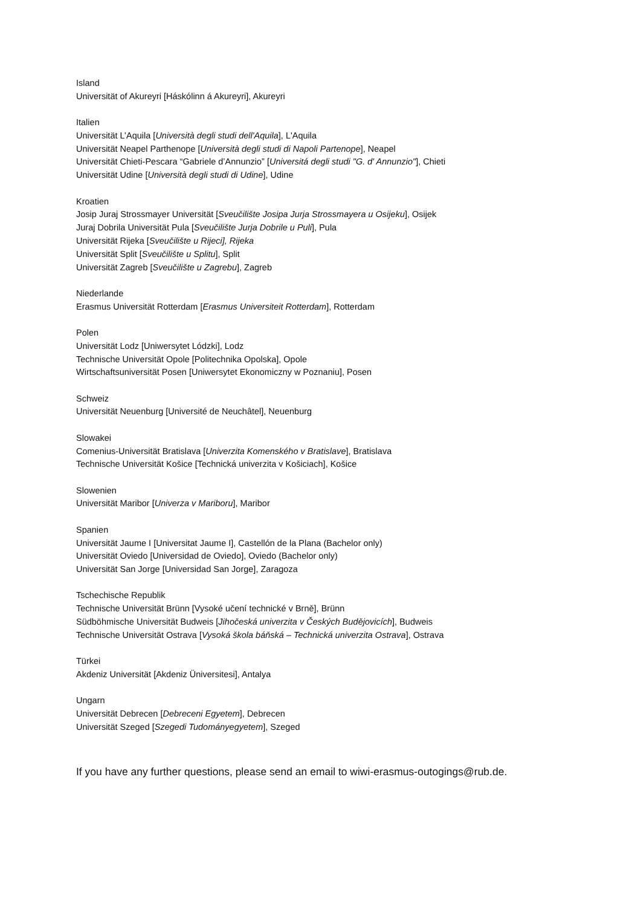Island
Universität of Akureyri [Háskólinn á Akureyri], Akureyri
Italien
Universität L’Aquila [Università degli studi dell'Aquila], L'Aquila
Universität Neapel Parthenope [Università degli studi di Napoli Partenope], Neapel
Universität Chieti-Pescara “Gabriele d’Annunzio” [Universitá degli studi "G. d' Annunzio"], Chieti
Universität Udine [Università degli studi di Udine], Udine
Kroatien
Josip Juraj Strossmayer Universität [Sveučilište Josipa Jurja Strossmayera u Osijeku], Osijek
Juraj Dobrila Universität Pula [Sveučilište Jurja Dobrile u Puli], Pula
Universität Rijeka [Sveučilište u Rijeci], Rijeka
Universität Split [Sveučilište u Splitu], Split
Universität Zagreb [Sveučilište u Zagrebu], Zagreb
Niederlande
Erasmus Universität Rotterdam [Erasmus Universiteit Rotterdam], Rotterdam
Polen
Universität Lodz [Uniwersytet Lódzki], Lodz
Technische Universität Opole [Politechnika Opolska], Opole
Wirtschaftsuniversität Posen [Uniwersytet Ekonomiczny w Poznaniu], Posen
Schweiz
Universität Neuenburg [Université de Neuchâtel], Neuenburg
Slowakei
Comenius-Universität Bratislava [Univerzita Komenského v Bratislave], Bratislava
Technische Universität Košice [Technická univerzita v Košiciach], Košice
Slowenien
Universität Maribor [Univerza v Mariboru], Maribor
Spanien
Universität Jaume I [Universitat Jaume I], Castellón de la Plana (Bachelor only)
Universität Oviedo [Universidad de Oviedo], Oviedo (Bachelor only)
Universität San Jorge [Universidad San Jorge], Zaragoza
Tschechische Republik
Technische Universität Brünn [Vysoké učení technické v Brně], Brünn
Südböhmische Universität Budweis [Jihočeská univerzita v Českých Budějovicích], Budweis
Technische Universität Ostrava [Vysoká škola báňská – Technická univerzita Ostrava], Ostrava
Türkei
Akdeniz Universität [Akdeniz Üniversitesi], Antalya
Ungarn
Universität Debrecen [Debreceni Egyetem], Debrecen
Universität Szeged [Szegedi Tudományegyetem], Szeged
If you have any further questions, please send an email to wiwi-erasmus-outogings@rub.de.